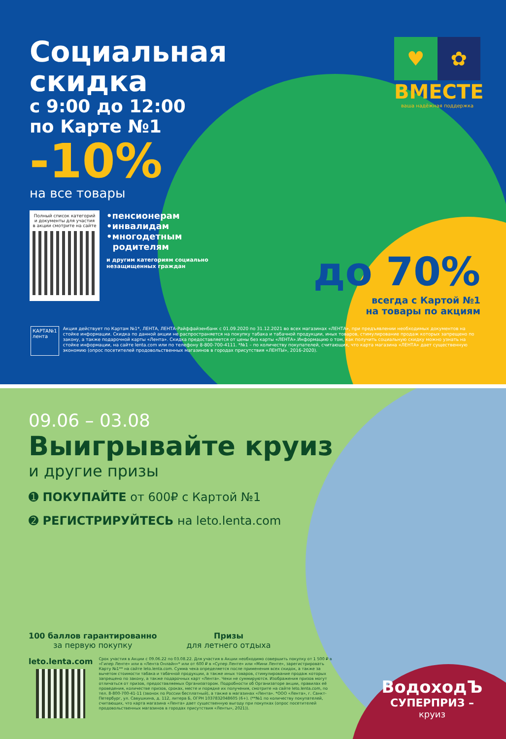Социальная скидка
с 9:00 до 12:00
по Карте №1
-10%
на все товары
Полный список категорий и документы для участия в акции смотрите на сайте
•пенсионерам
•инвалидам
•многодетным
родителям
и другим категориям социально незащищенных граждан
♥ ✿
ВМЕСТЕ
ваша надёжная поддержка
до 70%
всегда с Картой №1
на товары по акциям
КАРТА№1
лента
Акция действует по Картам №1*, ЛЕНТА, ЛЕНТА-Райффайзенбанк с 01.09.2020 по 31.12.2021 во всех магазинах «ЛЕНТА», при предъявлении необходимых документов на стойке информации. Скидка по данной акции не распространяется на покупку табака и табачной продукции, иных товаров, стимулирование продаж которых запрещено по закону, а также подарочной карты «Лента». Скидка предоставляется от цены без карты «ЛЕНТА».Информацию о том, как получить социальную скидку можно узнать на стойке информации, на сайте lenta.com или по телефону 8-800-700-4111. *№1 – по количеству покупателей, считающих, что карта магазина «ЛЕНТА» дает существенную экономию (опрос посетителей продовольственных магазинов в городах присутствия «ЛЕНТЫ», 2016-2020).
09.06 – 03.08
Выигрывайте круиз
и другие призы
➊ ПОКУПАЙТЕ от 600₽ с Картой №1
➋ РЕГИСТРИРУЙТЕСЬ на leto.lenta.com
100 баллов гарантированно
за первую покупку
Призы
для летнего отдыха
leto.lenta.com
Срок участия в Акции с 09.06.22 по 03.08.22. Для участия в Акции необходимо совершить покупку от 1 500 ₽ в «Гипер Ленте» или в «Лента Онлайн»* или от 600 ₽ в «Супер Ленте» или «Мини Ленте», зарегистрировать Карту №1** на сайте leto.lenta.com. Сумма чека определяется после применения всех скидок, а также за вычетом стоимости табака и табачной продукции, а также иных товаров, стимулирование продаж которых запрещено по закону, а также подарочных карт «Лента». Чеки не суммируются. Изображения призов могут отличаться от призов, предоставляемых Организатором. Подробности об Организаторе акции, правилах её проведения, количестве призов, сроках, месте и порядке их получения, смотрите на сайте leto.lenta.com, по тел. 8-800-700-41-11 (звонок по России бесплатный), а также в магазинах «Лента». *ООО «Лента», г. Санкт-Петербург, ул. Савушкина, д. 112, литера Б, ОГРН 1037832048605 (6+). (**№1 по количеству покупателей, считающих, что карта магазина «Лента» дает существенную выгоду при покупках (опрос посетителей продовольственных магазинов в городах присутствия «Ленты», 2021)).
ВодоходЪ
СУПЕРПРИЗ –
круиз